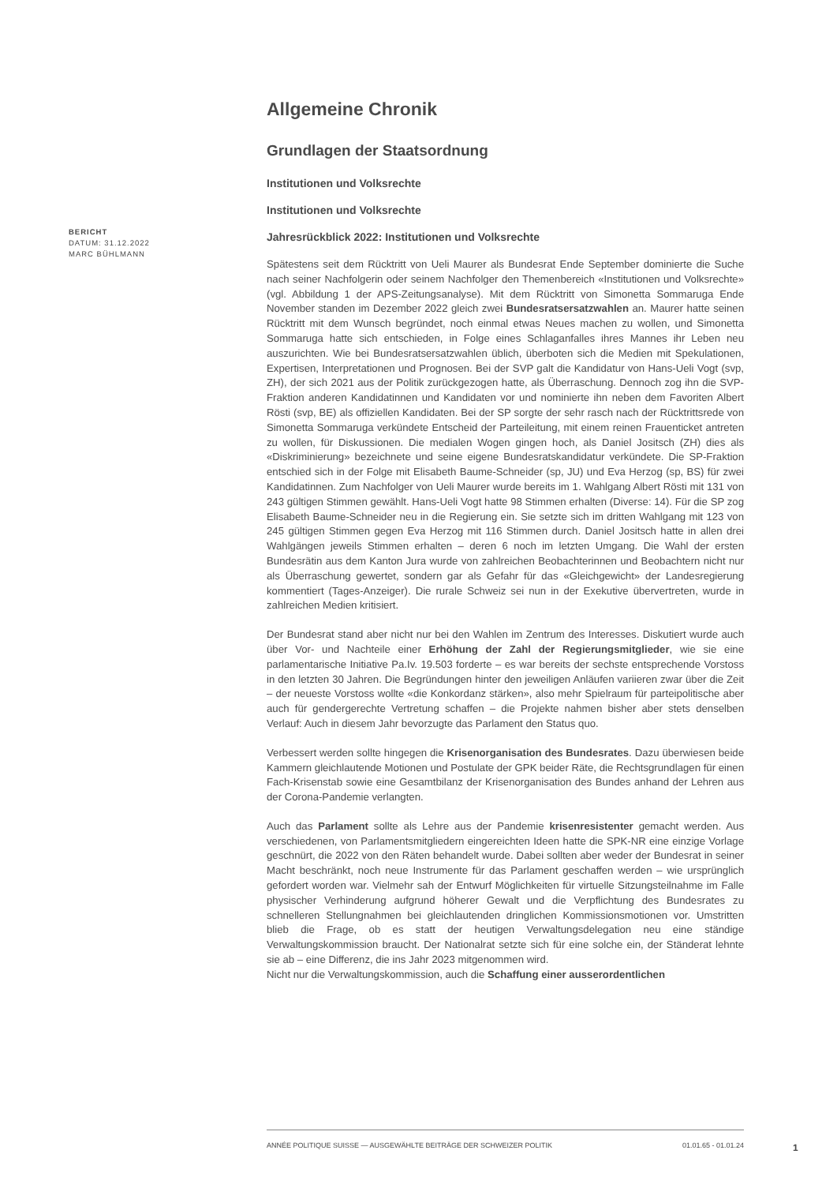BERICHT
DATUM: 31.12.2022
MARC BÜHLMANN
Allgemeine Chronik
Grundlagen der Staatsordnung
Institutionen und Volksrechte
Institutionen und Volksrechte
Jahresrückblick 2022: Institutionen und Volksrechte
Spätestens seit dem Rücktritt von Ueli Maurer als Bundesrat Ende September dominierte die Suche nach seiner Nachfolgerin oder seinem Nachfolger den Themenbereich «Institutionen und Volksrechte» (vgl. Abbildung 1 der APS-Zeitungsanalyse). Mit dem Rücktritt von Simonetta Sommaruga Ende November standen im Dezember 2022 gleich zwei Bundesratsersatzwahlen an. Maurer hatte seinen Rücktritt mit dem Wunsch begründet, noch einmal etwas Neues machen zu wollen, und Simonetta Sommaruga hatte sich entschieden, in Folge eines Schlaganfalles ihres Mannes ihr Leben neu auszurichten. Wie bei Bundesratsersatzwahlen üblich, überboten sich die Medien mit Spekulationen, Expertisen, Interpretationen und Prognosen. Bei der SVP galt die Kandidatur von Hans-Ueli Vogt (svp, ZH), der sich 2021 aus der Politik zurückgezogen hatte, als Überraschung. Dennoch zog ihn die SVP-Fraktion anderen Kandidatinnen und Kandidaten vor und nominierte ihn neben dem Favoriten Albert Rösti (svp, BE) als offiziellen Kandidaten. Bei der SP sorgte der sehr rasch nach der Rücktrittsrede von Simonetta Sommaruga verkündete Entscheid der Parteileitung, mit einem reinen Frauenticket antreten zu wollen, für Diskussionen. Die medialen Wogen gingen hoch, als Daniel Jositsch (ZH) dies als «Diskriminierung» bezeichnete und seine eigene Bundesratskandidatur verkündete. Die SP-Fraktion entschied sich in der Folge mit Elisabeth Baume-Schneider (sp, JU) und Eva Herzog (sp, BS) für zwei Kandidatinnen. Zum Nachfolger von Ueli Maurer wurde bereits im 1. Wahlgang Albert Rösti mit 131 von 243 gültigen Stimmen gewählt. Hans-Ueli Vogt hatte 98 Stimmen erhalten (Diverse: 14). Für die SP zog Elisabeth Baume-Schneider neu in die Regierung ein. Sie setzte sich im dritten Wahlgang mit 123 von 245 gültigen Stimmen gegen Eva Herzog mit 116 Stimmen durch. Daniel Jositsch hatte in allen drei Wahlgängen jeweils Stimmen erhalten – deren 6 noch im letzten Umgang. Die Wahl der ersten Bundesrätin aus dem Kanton Jura wurde von zahlreichen Beobachterinnen und Beobachtern nicht nur als Überraschung gewertet, sondern gar als Gefahr für das «Gleichgewicht» der Landesregierung kommentiert (Tages-Anzeiger). Die rurale Schweiz sei nun in der Exekutive übervertreten, wurde in zahlreichen Medien kritisiert.
Der Bundesrat stand aber nicht nur bei den Wahlen im Zentrum des Interesses. Diskutiert wurde auch über Vor- und Nachteile einer Erhöhung der Zahl der Regierungsmitglieder, wie sie eine parlamentarische Initiative Pa.Iv. 19.503 forderte – es war bereits der sechste entsprechende Vorstoss in den letzten 30 Jahren. Die Begründungen hinter den jeweiligen Anläufen variieren zwar über die Zeit – der neueste Vorstoss wollte «die Konkordanz stärken», also mehr Spielraum für parteipolitische aber auch für gendergerechte Vertretung schaffen – die Projekte nahmen bisher aber stets denselben Verlauf: Auch in diesem Jahr bevorzugte das Parlament den Status quo.
Verbessert werden sollte hingegen die Krisenorganisation des Bundesrates. Dazu überwiesen beide Kammern gleichlautende Motionen und Postulate der GPK beider Räte, die Rechtsgrundlagen für einen Fach-Krisenstab sowie eine Gesamtbilanz der Krisenorganisation des Bundes anhand der Lehren aus der Corona-Pandemie verlangten.
Auch das Parlament sollte als Lehre aus der Pandemie krisenresistenter gemacht werden. Aus verschiedenen, von Parlamentsmitgliedern eingereichten Ideen hatte die SPK-NR eine einzige Vorlage geschnürt, die 2022 von den Räten behandelt wurde. Dabei sollten aber weder der Bundesrat in seiner Macht beschränkt, noch neue Instrumente für das Parlament geschaffen werden – wie ursprünglich gefordert worden war. Vielmehr sah der Entwurf Möglichkeiten für virtuelle Sitzungsteilnahme im Falle physischer Verhinderung aufgrund höherer Gewalt und die Verpflichtung des Bundesrates zu schnelleren Stellungnahmen bei gleichlautenden dringlichen Kommissionsmotionen vor. Umstritten blieb die Frage, ob es statt der heutigen Verwaltungsdelegation neu eine ständige Verwaltungskommission braucht. Der Nationalrat setzte sich für eine solche ein, der Ständerat lehnte sie ab – eine Differenz, die ins Jahr 2023 mitgenommen wird.
Nicht nur die Verwaltungskommission, auch die Schaffung einer ausserordentlichen
ANNÉE POLITIQUE SUISSE — AUSGEWÄHLTE BEITRÄGE DER SCHWEIZER POLITIK 01.01.65 - 01.01.24
1